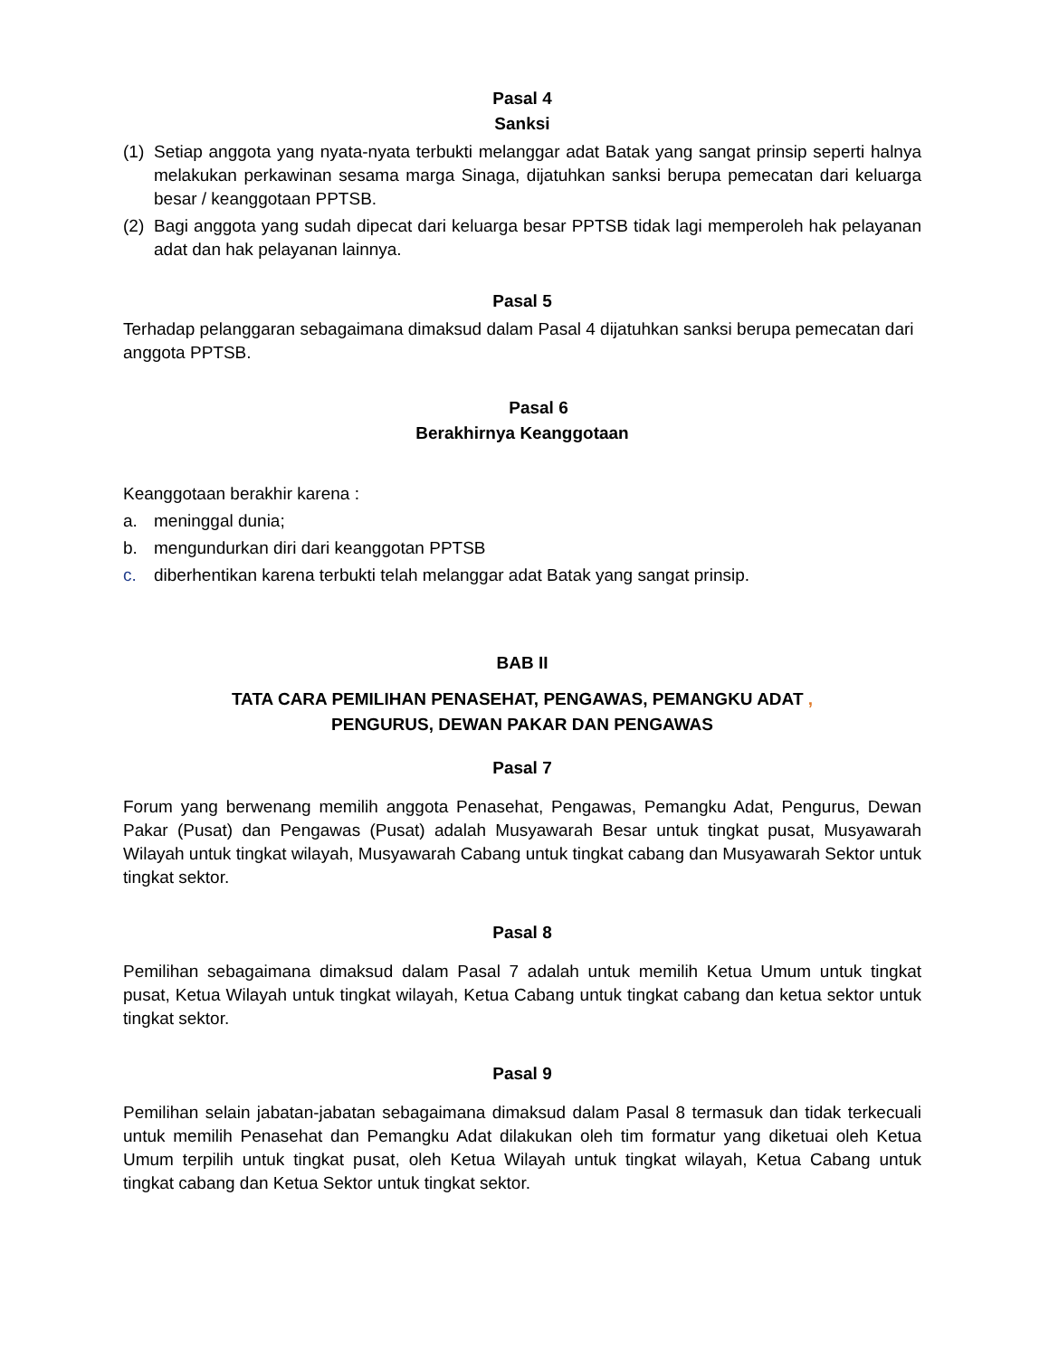Pasal 4
Sanksi
(1) Setiap anggota yang nyata-nyata terbukti melanggar adat Batak yang sangat prinsip seperti halnya melakukan perkawinan sesama marga Sinaga, dijatuhkan sanksi berupa pemecatan dari keluarga besar / keanggotaan PPTSB.
(2) Bagi anggota yang sudah dipecat dari keluarga besar PPTSB tidak lagi memperoleh hak pelayanan adat dan hak pelayanan lainnya.
Pasal 5
Terhadap pelanggaran sebagaimana dimaksud dalam Pasal 4 dijatuhkan sanksi berupa pemecatan dari anggota PPTSB.
Pasal 6
Berakhirnya Keanggotaan
Keanggotaan berakhir karena :
a. meninggal dunia;
b. mengundurkan diri dari keanggotan PPTSB
c. diberhentikan karena terbukti telah melanggar adat Batak yang sangat prinsip.
BAB II
TATA CARA PEMILIHAN PENASEHAT, PENGAWAS, PEMANGKU ADAT ,
PENGURUS, DEWAN PAKAR DAN PENGAWAS
Pasal 7
Forum yang berwenang memilih anggota Penasehat, Pengawas, Pemangku Adat, Pengurus, Dewan Pakar (Pusat) dan Pengawas (Pusat) adalah Musyawarah Besar untuk tingkat pusat, Musyawarah Wilayah untuk tingkat wilayah, Musyawarah Cabang untuk tingkat cabang dan Musyawarah Sektor untuk tingkat sektor.
Pasal 8
Pemilihan sebagaimana dimaksud dalam Pasal 7 adalah untuk memilih Ketua Umum untuk tingkat pusat, Ketua Wilayah untuk tingkat wilayah, Ketua Cabang untuk tingkat cabang dan ketua sektor untuk tingkat sektor.
Pasal 9
Pemilihan selain jabatan-jabatan sebagaimana dimaksud dalam Pasal 8 termasuk dan tidak terkecuali untuk memilih Penasehat dan Pemangku Adat dilakukan oleh tim formatur yang diketuai oleh Ketua Umum terpilih untuk tingkat pusat, oleh Ketua Wilayah untuk tingkat wilayah, Ketua Cabang untuk tingkat cabang dan Ketua Sektor untuk tingkat sektor.